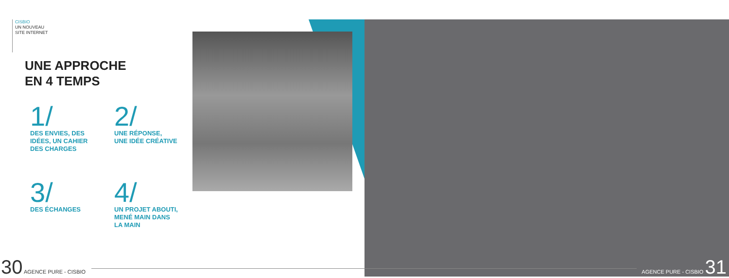CISBIO
UN NOUVEAU
SITE INTERNET
UNE APPROCHE
EN 4 TEMPS
1/
DES ENVIES, DES
IDÉES, UN CAHIER
DES CHARGES
2/
UNE RÉPONSE,
UNE IDÉE CRÉATIVE
3/
DES ÉCHANGES
4/
UN PROJET ABOUTI,
MENÉ MAIN DANS
LA MAIN
30 AGENCE PURE - CISBIO AGENCE PURE - CISBIO 31